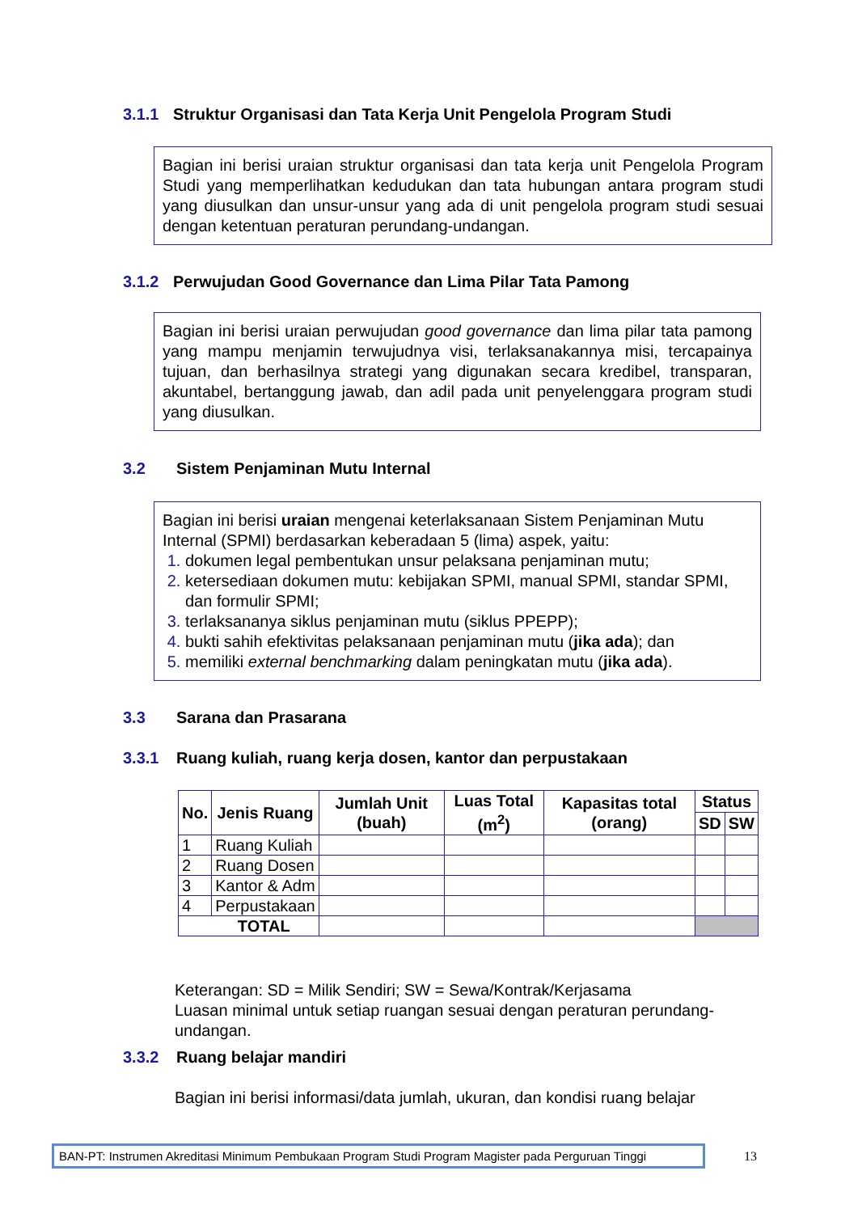3.1.1 Struktur Organisasi dan Tata Kerja Unit Pengelola Program Studi
Bagian ini berisi uraian struktur organisasi dan tata kerja unit Pengelola Program Studi yang memperlihatkan kedudukan dan tata hubungan antara program studi yang diusulkan dan unsur-unsur yang ada di unit pengelola program studi sesuai dengan ketentuan peraturan perundang-undangan.
3.1.2 Perwujudan Good Governance dan Lima Pilar Tata Pamong
Bagian ini berisi uraian perwujudan good governance dan lima pilar tata pamong yang mampu menjamin terwujudnya visi, terlaksanakannya misi, tercapainya tujuan, dan berhasilnya strategi yang digunakan secara kredibel, transparan, akuntabel, bertanggung jawab, dan adil pada unit penyelenggara program studi yang diusulkan.
3.2 Sistem Penjaminan Mutu Internal
Bagian ini berisi uraian mengenai keterlaksanaan Sistem Penjaminan Mutu Internal (SPMI) berdasarkan keberadaan 5 (lima) aspek, yaitu:
dokumen legal pembentukan unsur pelaksana penjaminan mutu;
ketersediaan dokumen mutu: kebijakan SPMI, manual SPMI, standar SPMI, dan formulir SPMI;
terlaksananya siklus penjaminan mutu (siklus PPEPP);
bukti sahih efektivitas pelaksanaan penjaminan mutu (jika ada); dan
memiliki external benchmarking dalam peningkatan mutu (jika ada).
3.3 Sarana dan Prasarana
3.3.1 Ruang kuliah, ruang kerja dosen, kantor dan perpustakaan
| No. | Jenis Ruang | Jumlah Unit (buah) | Luas Total (m<sup>2</sup>) | Kapasitas total (orang) | Status | |
| --- | --- | --- | --- | --- | --- | --- |
| | | | | | SD | SW |
| 1 | Ruang Kuliah | | | | | |
| 2 | Ruang Dosen | | | | | |
| 3 | Kantor & Adm | | | | | |
| 4 | Perpustakaan | | | | | |
| TOTAL | | | | | | |
Keterangan: SD = Milik Sendiri; SW = Sewa/Kontrak/Kerjasama
Luasan minimal untuk setiap ruangan sesuai dengan peraturan perundang-undangan.
3.3.2 Ruang belajar mandiri
Bagian ini berisi informasi/data jumlah, ukuran, dan kondisi ruang belajar
BAN-PT: Instrumen Akreditasi Minimum Pembukaan Program Studi Program Magister pada Perguruan Tinggi
13